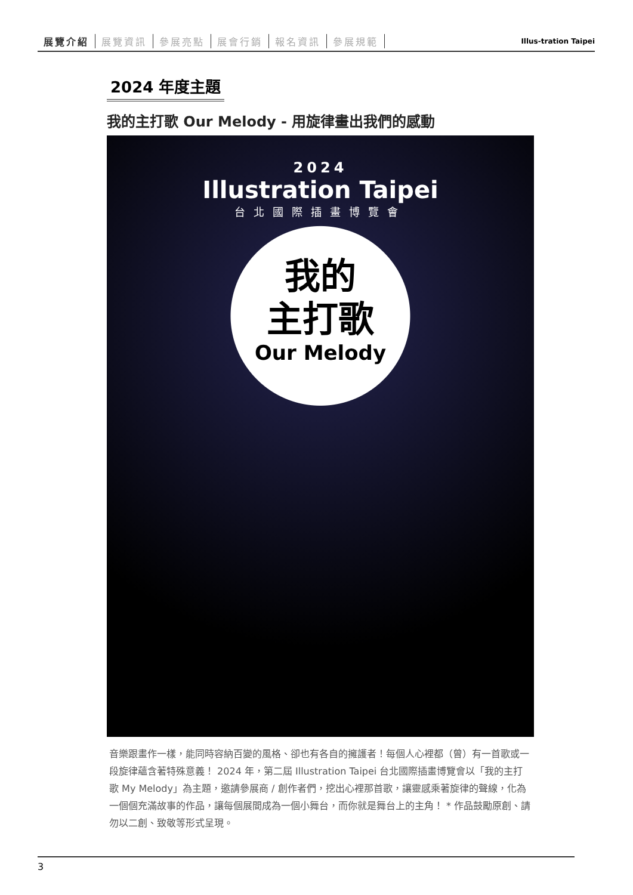展覽介紹 展覽資訊 參展亮點 展會行銷 報名資訊 參展規範
Illus-tration Taipei
2024 年度主題
我的主打歌 Our Melody - 用旋律畫出我們的感動
2024
Illustration Taipei
台北國際插畫博覽會
我的
主打歌
Our Melody
音樂跟畫作一樣，能同時容納百變的風格、卻也有各自的擁護者！每個人心裡都（曾）有一首歌或一段旋律蘊含著特殊意義！ 2024 年，第二屆 Illustration Taipei 台北國際插畫博覽會以「我的主打歌 My Melody」為主題，邀請參展商 / 創作者們，挖出心裡那首歌，讓靈感乘著旋律的聲線，化為一個個充滿故事的作品，讓每個展間成為一個小舞台，而你就是舞台上的主角！ * 作品鼓勵原創、請勿以二創、致敬等形式呈現。
3